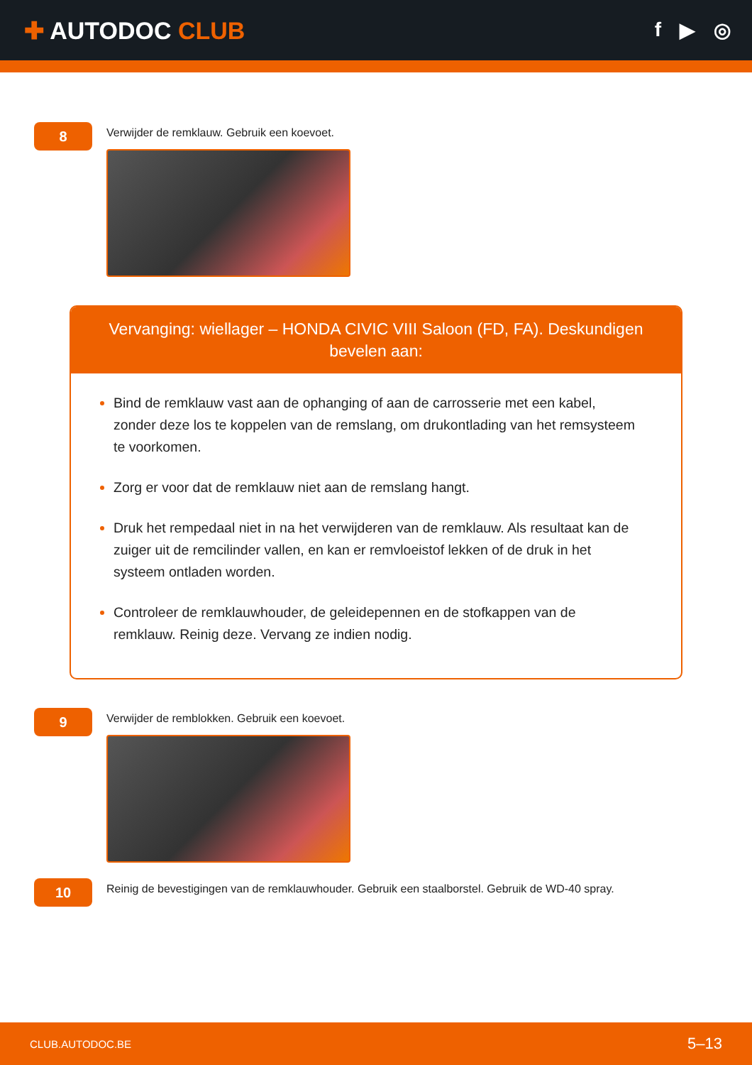✚ AUTODOC CLUB
f ▶ ◎
8
Verwijder de remklauw. Gebruik een koevoet.
Vervanging: wiellager – HONDA CIVIC VIII Saloon (FD, FA). Deskundigen bevelen aan:
Bind de remklauw vast aan de ophanging of aan de carrosserie met een kabel, zonder deze los te koppelen van de remslang, om drukontlading van het remsysteem te voorkomen.
Zorg er voor dat de remklauw niet aan de remslang hangt.
Druk het rempedaal niet in na het verwijderen van de remklauw. Als resultaat kan de zuiger uit de remcilinder vallen, en kan er remvloeistof lekken of de druk in het systeem ontladen worden.
Controleer de remklauwhouder, de geleidepennen en de stofkappen van de remklauw. Reinig deze. Vervang ze indien nodig.
9
Verwijder de remblokken. Gebruik een koevoet.
10
Reinig de bevestigingen van de remklauwhouder. Gebruik een staalborstel. Gebruik de WD-40 spray.
CLUB.AUTODOC.BE 5–13